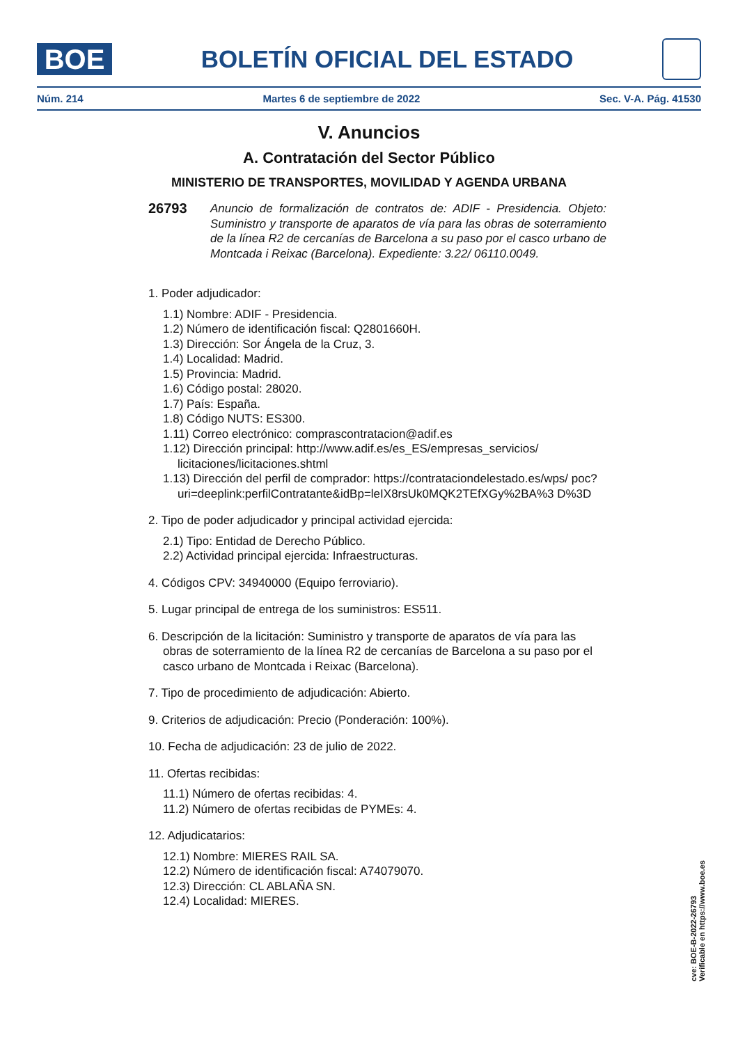BOE
BOLETÍN OFICIAL DEL ESTADO
Núm. 214 Martes 6 de septiembre de 2022 Sec. V-A. Pág. 41530
V. Anuncios
A. Contratación del Sector Público
MINISTERIO DE TRANSPORTES, MOVILIDAD Y AGENDA URBANA
26793 Anuncio de formalización de contratos de: ADIF - Presidencia. Objeto: Suministro y transporte de aparatos de vía para las obras de soterramiento de la línea R2 de cercanías de Barcelona a su paso por el casco urbano de Montcada i Reixac (Barcelona). Expediente: 3.22/ 06110.0049.
1. Poder adjudicador:
1.1) Nombre: ADIF - Presidencia.
1.2) Número de identificación fiscal: Q2801660H.
1.3) Dirección: Sor Ángela de la Cruz, 3.
1.4) Localidad: Madrid.
1.5) Provincia: Madrid.
1.6) Código postal: 28020.
1.7) País: España.
1.8) Código NUTS: ES300.
1.11) Correo electrónico: comprascontratacion@adif.es
1.12) Dirección principal: http://www.adif.es/es_ES/empresas_servicios/ licitaciones/licitaciones.shtml
1.13) Dirección del perfil de comprador: https://contrataciondelestado.es/wps/ poc?uri=deeplink:perfilContratante&idBp=leIX8rsUk0MQK2TEfXGy%2BA%3 D%3D
2. Tipo de poder adjudicador y principal actividad ejercida:
2.1) Tipo: Entidad de Derecho Público.
2.2) Actividad principal ejercida: Infraestructuras.
4. Códigos CPV: 34940000 (Equipo ferroviario).
5. Lugar principal de entrega de los suministros: ES511.
6. Descripción de la licitación: Suministro y transporte de aparatos de vía para las obras de soterramiento de la línea R2 de cercanías de Barcelona a su paso por el casco urbano de Montcada i Reixac (Barcelona).
7. Tipo de procedimiento de adjudicación: Abierto.
9. Criterios de adjudicación: Precio (Ponderación: 100%).
10. Fecha de adjudicación: 23 de julio de 2022.
11. Ofertas recibidas:
11.1) Número de ofertas recibidas: 4.
11.2) Número de ofertas recibidas de PYMEs: 4.
12. Adjudicatarios:
12.1) Nombre: MIERES RAIL SA.
12.2) Número de identificación fiscal: A74079070.
12.3) Dirección: CL ABLAÑA SN.
12.4) Localidad: MIERES.
cve: BOE-B-2022-26793
Verificable en https://www.boe.es